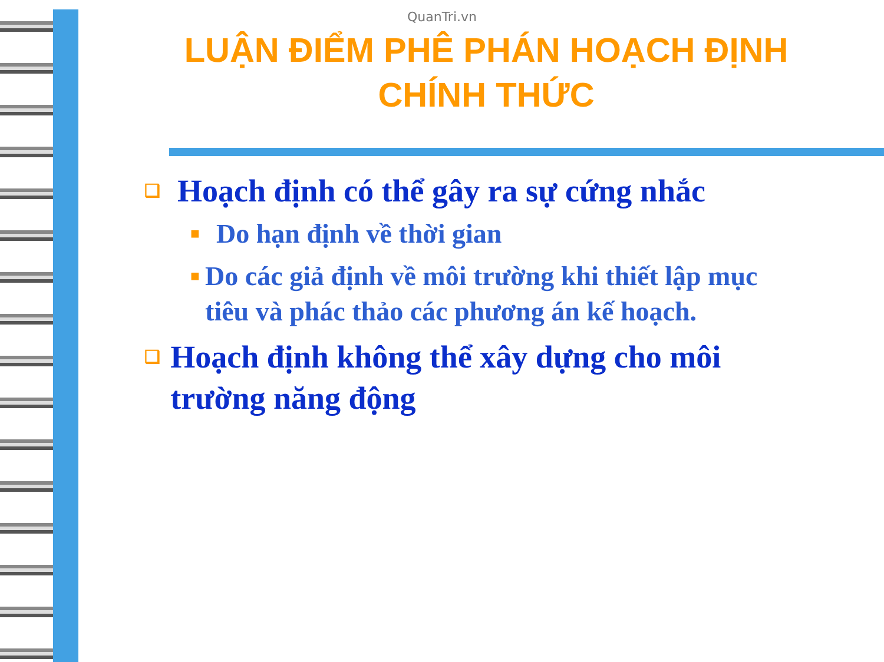QuanTri.vn
LUẬN ĐIỂM PHÊ PHÁN HOẠCH ĐỊNH CHÍNH THỨC
❑ Hoạch định có thể gây ra sự cứng nhắc
■ Do hạn định về thời gian
■ Do các giả định về môi trường khi thiết lập mục tiêu và phác thảo các phương án kế hoạch.
❑ Hoạch định không thể xây dựng cho môi trường năng động